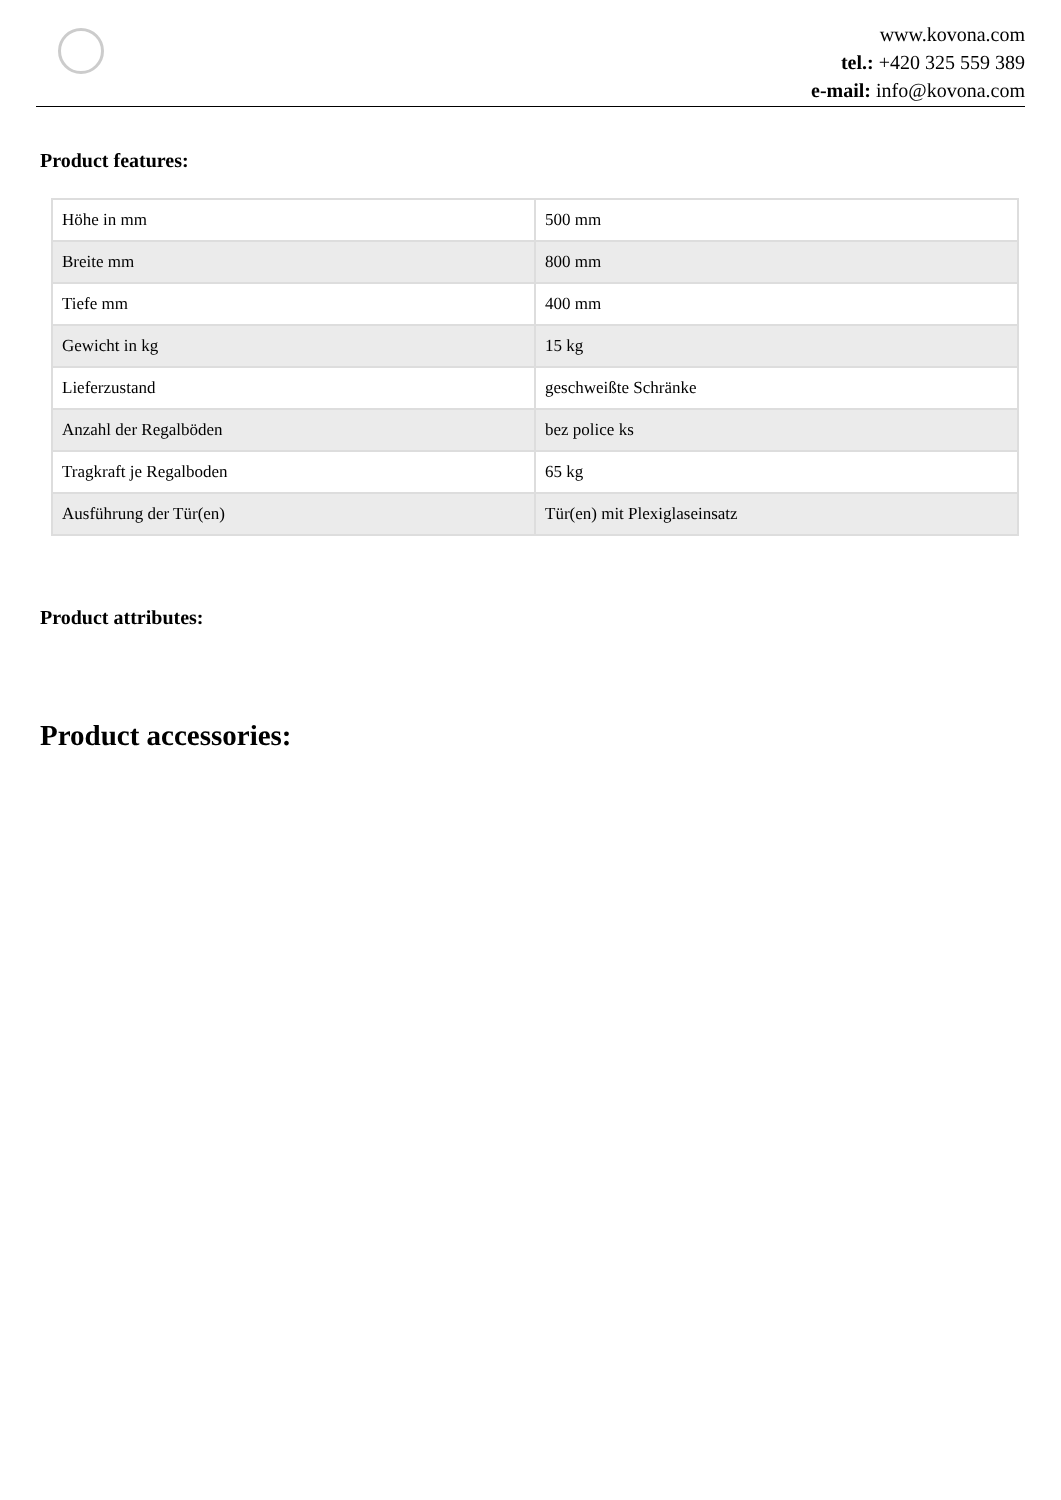www.kovona.com
tel.: +420 325 559 389
e-mail: info@kovona.com
Product features:
| Höhe in mm | 500 mm |
| Breite mm | 800 mm |
| Tiefe mm | 400 mm |
| Gewicht in kg | 15 kg |
| Lieferzustand | geschweißte Schränke |
| Anzahl der Regalböden | bez police ks |
| Tragkraft je Regalboden | 65 kg |
| Ausführung der Tür(en) | Tür(en) mit Plexiglaseinsatz |
Product attributes:
Product accessories: